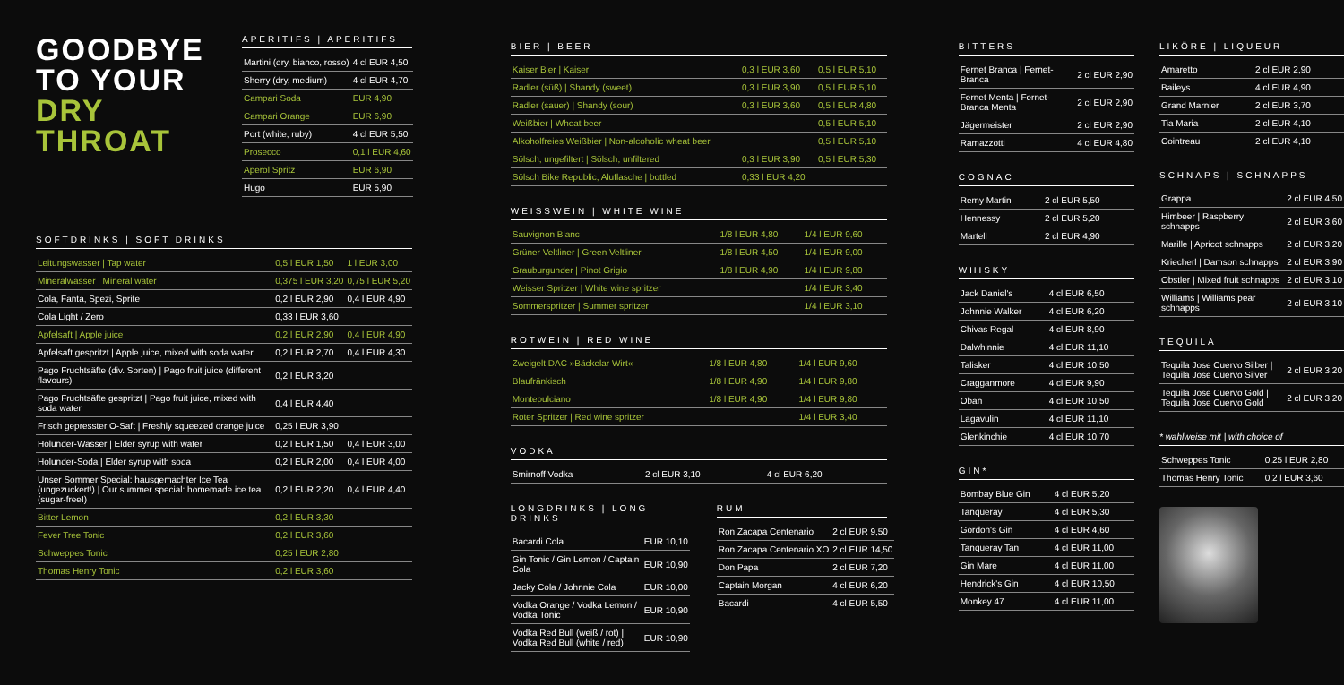GOODBYE
TO YOUR
DRY
THROAT
APERITIFS | APERITIFS
| Martini (dry, bianco, rosso) | 4 cl EUR 4,50 |
| Sherry (dry, medium) | 4 cl EUR 4,70 |
| Campari Soda | EUR 4,90 |
| Campari Orange | EUR 6,90 |
| Port (white, ruby) | 4 cl EUR 5,50 |
| Prosecco | 0,1 l EUR 4,60 |
| Aperol Spritz | EUR 6,90 |
| Hugo | EUR 5,90 |
SOFTDRINKS | SOFT DRINKS
| Leitungswasser / Tap water | 0,5 l EUR 1,50 | 1 l EUR 3,00 |
| Mineralwasser / Mineral water | 0,375 l EUR 3,20 | 0,75 l EUR 5,20 |
| Cola, Fanta, Spezi, Sprite | 0,2 l EUR 2,90 | 0,4 l EUR 4,90 |
| Cola Light / Zero | 0,33 l EUR 3,60 | |
| Apfelsaft / Apple juice | 0,2 l EUR 2,90 | 0,4 l EUR 4,90 |
| Apfelsaft gespritzt / Apple juice, mixed with soda water | 0,2 l EUR 2,70 | 0,4 l EUR 4,30 |
| Pago Fruchtsäfte (div. Sorten) / Pago fruit juice (different flavours) | 0,2 l EUR 3,20 | |
| Pago Fruchtsäfte gespritzt / Pago fruit juice, mixed with soda water | 0,4 l EUR 4,40 | |
| Frisch gepresster O-Saft / Freshly squeezed orange juice | 0,25 l EUR 3,90 | |
| Holunder-Wasser / Elder syrup with water | 0,2 l EUR 1,50 | 0,4 l EUR 3,00 |
| Holunder-Soda / Elder syrup with soda | 0,2 l EUR 2,00 | 0,4 l EUR 4,00 |
| Unser Sommer Special: hausgemachter Ice Tea (ungezuckert!) / Our summer special: homemade ice tea (sugar-free!) | 0,2 l EUR 2,20 | 0,4 l EUR 4,40 |
| Bitter Lemon | 0,2 l EUR 3,30 | |
| Fever Tree Tonic | 0,2 l EUR 3,60 | |
| Schweppes Tonic | 0,25 l EUR 2,80 | |
| Thomas Henry Tonic | 0,2 l EUR 3,60 | |
BIER | BEER
| Kaiser Bier / Kaiser | 0,3 l EUR 3,60 | 0,5 l EUR 5,10 |
| Radler (süß) / Shandy (sweet) | 0,3 l EUR 3,90 | 0,5 l EUR 5,10 |
| Radler (sauer) / Shandy (sour) | 0,3 l EUR 3,60 | 0,5 l EUR 4,80 |
| Weißbier / Wheat beer | | 0,5 l EUR 5,10 |
| Alkoholfreies Weißbier / Non-alcoholic wheat beer | | 0,5 l EUR 5,10 |
| Sölsch, ungefiltert / Sölsch, unfiltered | 0,3 l EUR 3,90 | 0,5 l EUR 5,30 |
| Sölsch Bike Republic, Aluflasche / bottled | 0,33 l EUR 4,20 | |
WEISSWEIN | WHITE WINE
| Sauvignon Blanc | 1/8 l EUR 4,80 | 1/4 l EUR 9,60 |
| Grüner Veltliner / Green Veltliner | 1/8 l EUR 4,50 | 1/4 l EUR 9,00 |
| Grauburgunder / Pinot Grigio | 1/8 l EUR 4,90 | 1/4 l EUR 9,80 |
| Weisser Spritzer / White wine spritzer | | 1/4 l EUR 3,40 |
| Sommerspritzer / Summer spritzer | | 1/4 l EUR 3,10 |
ROTWEIN | RED WINE
| Zweigelt DAC »Bäckelar Wirt« | 1/8 l EUR 4,80 | 1/4 l EUR 9,60 |
| Blaufränkisch | 1/8 l EUR 4,90 | 1/4 l EUR 9,80 |
| Montepulciano | 1/8 l EUR 4,90 | 1/4 l EUR 9,80 |
| Roter Spritzer / Red wine spritzer | | 1/4 l EUR 3,40 |
VODKA
| Smirnoff Vodka | 2 cl EUR 3,10 | 4 cl EUR 6,20 |
LONGDRINKS | LONG DRINKS
| Bacardi Cola | EUR 10,10 |
| Gin Tonic / Gin Lemon / Captain Cola | EUR 10,90 |
| Jacky Cola / Johnnie Cola | EUR 10,00 |
| Vodka Orange / Vodka Lemon / Vodka Tonic | EUR 10,90 |
| Vodka Red Bull (weiß / rot) / Vodka Red Bull (white / red) | EUR 10,90 |
RUM
| Ron Zacapa Centenario | 2 cl EUR 9,50 |
| Ron Zacapa Centenario XO | 2 cl EUR 14,50 |
| Don Papa | 2 cl EUR 7,20 |
| Captain Morgan | 4 cl EUR 6,20 |
| Bacardi | 4 cl EUR 5,50 |
BITTERS
| Fernet Branca / Fernet-Branca | 2 cl EUR 2,90 |
| Fernet Menta / Fernet-Branca Menta | 2 cl EUR 2,90 |
| Jägermeister | 2 cl EUR 2,90 |
| Ramazzotti | 4 cl EUR 4,80 |
COGNAC
| Remy Martin | 2 cl EUR 5,50 |
| Hennessy | 2 cl EUR 5,20 |
| Martell | 2 cl EUR 4,90 |
WHISKY
| Jack Daniel's | 4 cl EUR 6,50 |
| Johnnie Walker | 4 cl EUR 6,20 |
| Chivas Regal | 4 cl EUR 8,90 |
| Dalwhinnie | 4 cl EUR 11,10 |
| Talisker | 4 cl EUR 10,50 |
| Cragganmore | 4 cl EUR 9,90 |
| Oban | 4 cl EUR 10,50 |
| Lagavulin | 4 cl EUR 11,10 |
| Glenkinchie | 4 cl EUR 10,70 |
GIN*
| Bombay Blue Gin | 4 cl EUR 5,20 |
| Tanqueray | 4 cl EUR 5,30 |
| Gordon's Gin | 4 cl EUR 4,60 |
| Tanqueray Tan | 4 cl EUR 11,00 |
| Gin Mare | 4 cl EUR 11,00 |
| Hendrick's Gin | 4 cl EUR 10,50 |
| Monkey 47 | 4 cl EUR 11,00 |
LIKÖRE | LIQUEUR
| Amaretto | 2 cl EUR 2,90 |
| Baileys | 4 cl EUR 4,90 |
| Grand Marnier | 2 cl EUR 3,70 |
| Tia Maria | 2 cl EUR 4,10 |
| Cointreau | 2 cl EUR 4,10 |
SCHNAPS | SCHNAPPS
| Grappa | 2 cl EUR 4,50 |
| Himbeer / Raspberry schnapps | 2 cl EUR 3,60 |
| Marille / Apricot schnapps | 2 cl EUR 3,20 |
| Kriecherl / Damson schnapps | 2 cl EUR 3,90 |
| Obstler / Mixed fruit schnapps | 2 cl EUR 3,10 |
| Williams / Williams pear schnapps | 2 cl EUR 3,10 |
TEQUILA
| Tequila Jose Cuervo Silber / Tequila Jose Cuervo Silver | 2 cl EUR 3,20 |
| Tequila Jose Cuervo Gold / Tequila Jose Cuervo Gold | 2 cl EUR 3,20 |
* wahlweise mit | with choice of
| Schweppes Tonic | 0,25 l EUR 2,80 |
| Thomas Henry Tonic | 0,2 l EUR 3,60 |